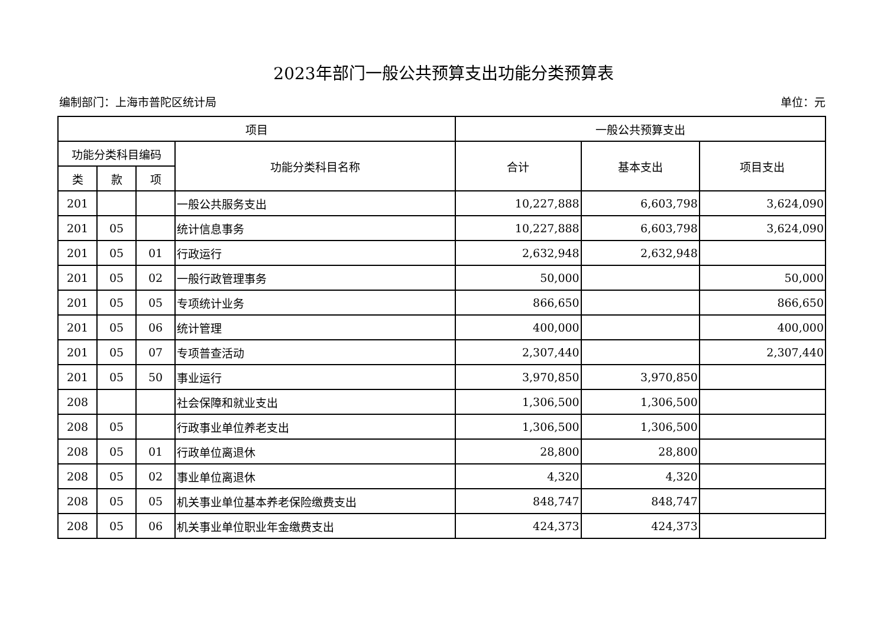2023年部门一般公共预算支出功能分类预算表
编制部门：上海市普陀区统计局 单位：元
| 项目 | | | | 一般公共预算支出 | | |
| --- | --- | --- | --- | --- | --- | --- |
| 功能分类科目编码 | | | 功能分类科目名称 | 合计 | 基本支出 | 项目支出 |
| 类 | 款 | 项 | | | | |
| 201 | | | 一般公共服务支出 | 10,227,888 | 6,603,798 | 3,624,090 |
| 201 | 05 | | 统计信息事务 | 10,227,888 | 6,603,798 | 3,624,090 |
| 201 | 05 | 01 | 行政运行 | 2,632,948 | 2,632,948 | |
| 201 | 05 | 02 | 一般行政管理事务 | 50,000 | | 50,000 |
| 201 | 05 | 05 | 专项统计业务 | 866,650 | | 866,650 |
| 201 | 05 | 06 | 统计管理 | 400,000 | | 400,000 |
| 201 | 05 | 07 | 专项普查活动 | 2,307,440 | | 2,307,440 |
| 201 | 05 | 50 | 事业运行 | 3,970,850 | 3,970,850 | |
| 208 | | | 社会保障和就业支出 | 1,306,500 | 1,306,500 | |
| 208 | 05 | | 行政事业单位养老支出 | 1,306,500 | 1,306,500 | |
| 208 | 05 | 01 | 行政单位离退休 | 28,800 | 28,800 | |
| 208 | 05 | 02 | 事业单位离退休 | 4,320 | 4,320 | |
| 208 | 05 | 05 | 机关事业单位基本养老保险缴费支出 | 848,747 | 848,747 | |
| 208 | 05 | 06 | 机关事业单位职业年金缴费支出 | 424,373 | 424,373 | |